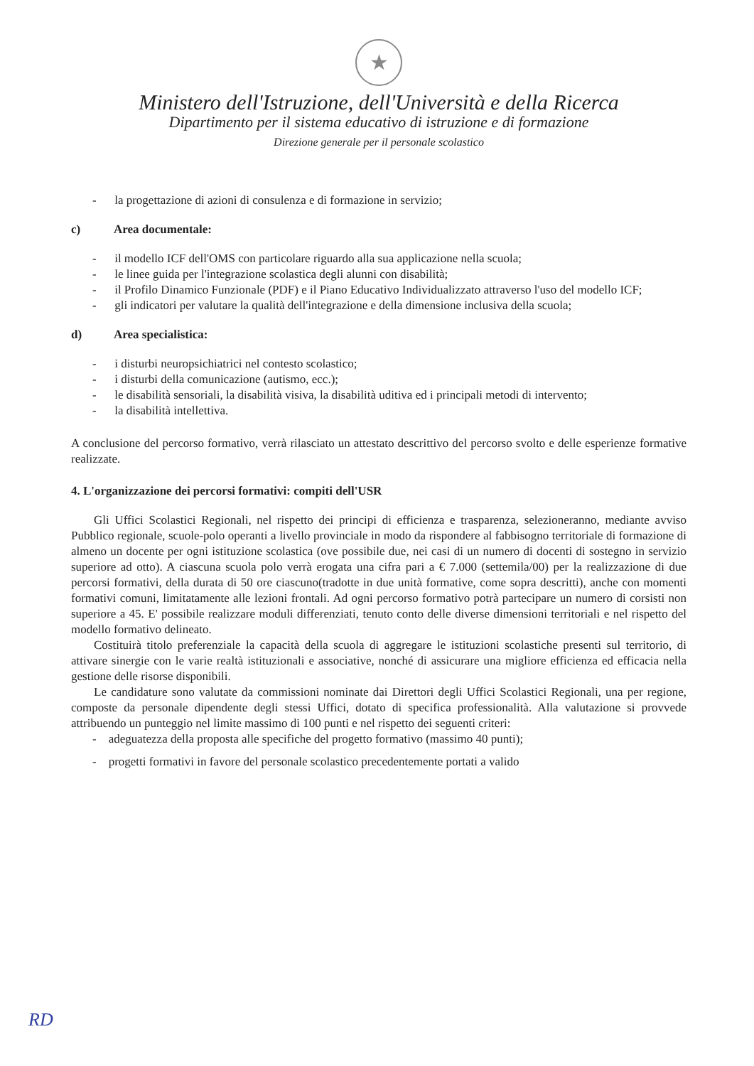★
Ministero dell'Istruzione, dell'Università e della Ricerca
Dipartimento per il sistema educativo di istruzione e di formazione
Direzione generale per il personale scolastico
- la progettazione di azioni di consulenza e di formazione in servizio;
c) Area documentale:
- il modello ICF dell'OMS con particolare riguardo alla sua applicazione nella scuola;
- le linee guida per l'integrazione scolastica degli alunni con disabilità;
- il Profilo Dinamico Funzionale (PDF) e il Piano Educativo Individualizzato attraverso l'uso del modello ICF;
- gli indicatori per valutare la qualità dell'integrazione e della dimensione inclusiva della scuola;
d) Area specialistica:
- i disturbi neuropsichiatrici nel contesto scolastico;
- i disturbi della comunicazione (autismo, ecc.);
- le disabilità sensoriali, la disabilità visiva, la disabilità uditiva ed i principali metodi di intervento;
- la disabilità intellettiva.
A conclusione del percorso formativo, verrà rilasciato un attestato descrittivo del percorso svolto e delle esperienze formative realizzate.
4. L'organizzazione dei percorsi formativi: compiti dell'USR
Gli Uffici Scolastici Regionali, nel rispetto dei principi di efficienza e trasparenza, selezioneranno, mediante avviso Pubblico regionale, scuole-polo operanti a livello provinciale in modo da rispondere al fabbisogno territoriale di formazione di almeno un docente per ogni istituzione scolastica (ove possibile due, nei casi di un numero di docenti di sostegno in servizio superiore ad otto). A ciascuna scuola polo verrà erogata una cifra pari a € 7.000 (settemila/00) per la realizzazione di due percorsi formativi, della durata di 50 ore ciascuno(tradotte in due unità formative, come sopra descritti), anche con momenti formativi comuni, limitatamente alle lezioni frontali. Ad ogni percorso formativo potrà partecipare un numero di corsisti non superiore a 45. E' possibile realizzare moduli differenziati, tenuto conto delle diverse dimensioni territoriali e nel rispetto del modello formativo delineato.
Costituirà titolo preferenziale la capacità della scuola di aggregare le istituzioni scolastiche presenti sul territorio, di attivare sinergie con le varie realtà istituzionali e associative, nonché di assicurare una migliore efficienza ed efficacia nella gestione delle risorse disponibili.
Le candidature sono valutate da commissioni nominate dai Direttori degli Uffici Scolastici Regionali, una per regione, composte da personale dipendente degli stessi Uffici, dotato di specifica professionalità. Alla valutazione si provvede attribuendo un punteggio nel limite massimo di 100 punti e nel rispetto dei seguenti criteri:
- adeguatezza della proposta alle specifiche del progetto formativo (massimo 40 punti);
- progetti formativi in favore del personale scolastico precedentemente portati a valido
RD